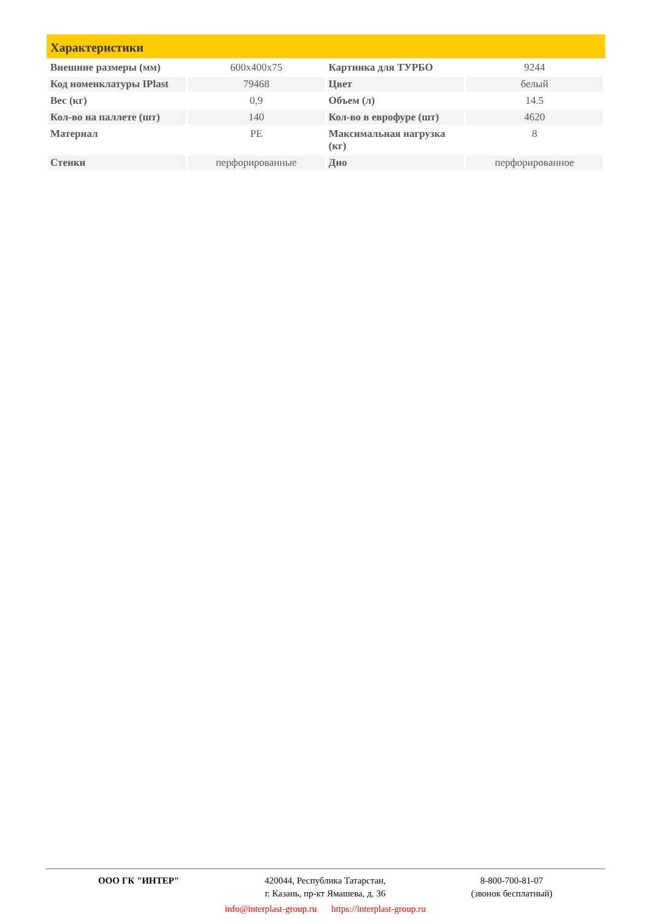Характеристики
| Внешние размеры (мм) | 600x400x75 | Картинка для ТУРБО | 9244 |
| Код номенклатуры IPlast | 79468 | Цвет | белый |
| Вес (кг) | 0,9 | Объем (л) | 14.5 |
| Кол-во на паллете (шт) | 140 | Кол-во в еврофуре (шт) | 4620 |
| Материал | PE | Максимальная нагрузка (кг) | 8 |
| Стенки | перфорированные | Дно | перфорированное |
ООО ГК "ИНТЕР" 420044, Республика Татарстан,
г. Казань, пр-кт Ямашева, д. 36
8-800-700-81-07
(звонок бесплатный)
info@interplast-group.ru https://interplast-group.ru